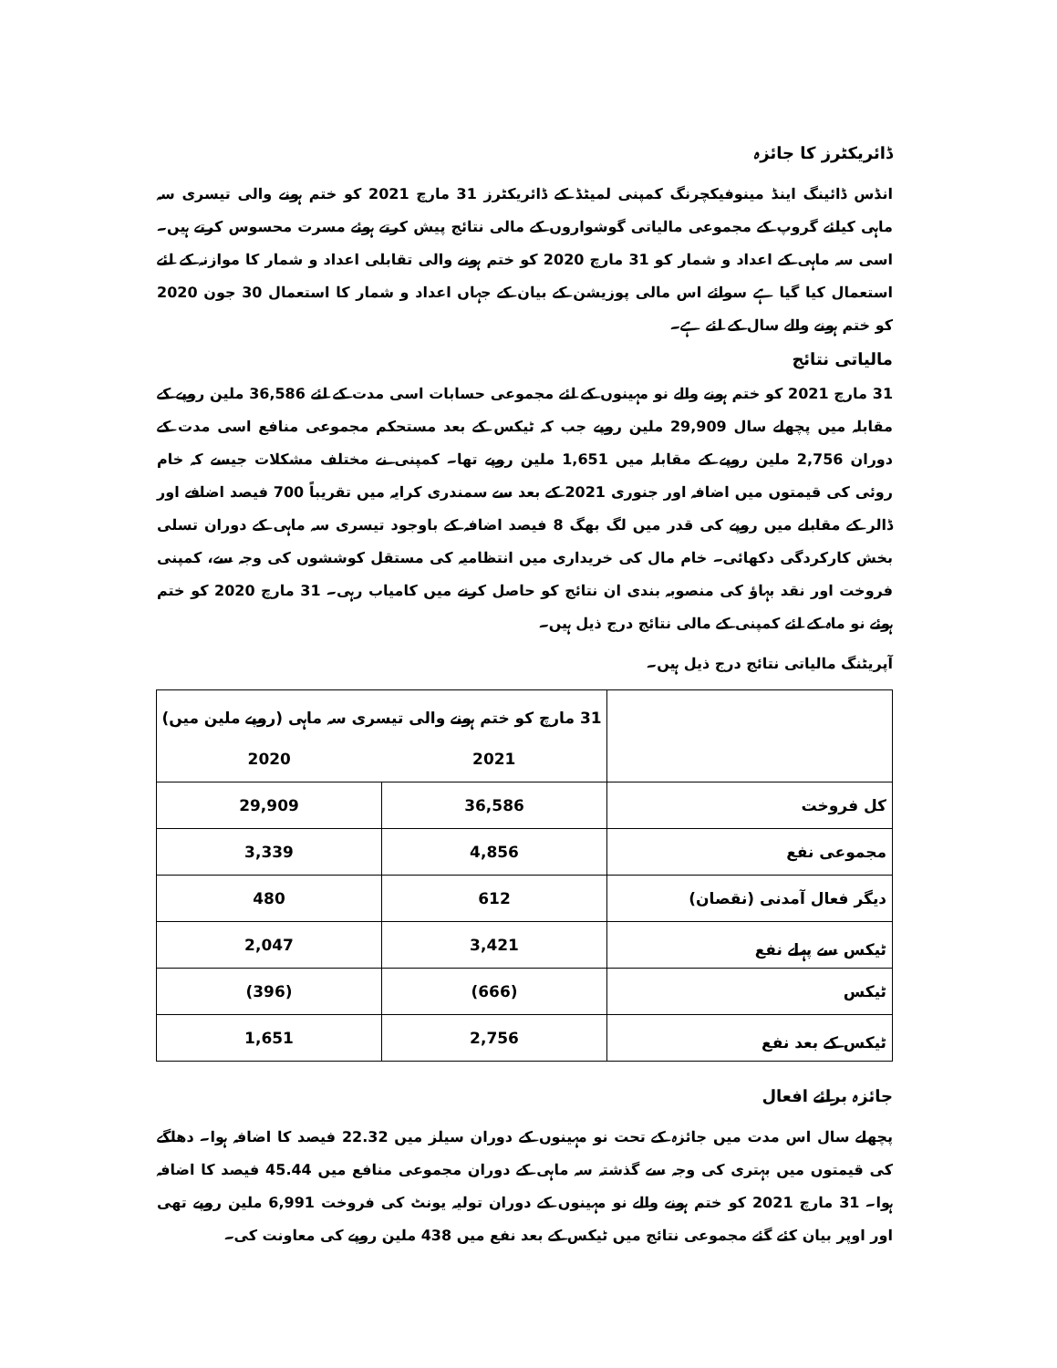ڈائریکٹرز کا جائزہ
انڈس ڈائینگ اینڈ مینوفیکچرنگ کمپنی لمیٹڈ کے ڈائریکٹرز 31 مارچ 2021 کو ختم ہونے والی تیسری سہ ماہی کیلئے گروپ کے مجموعی مالیاتی گوشواروں کے مالی نتائج پیش کرتے ہوئے مسرت محسوس کرتے ہیں۔ اسی سہ ماہی کے اعداد و شمار کو 31 مارچ 2020 کو ختم ہونے والی تقابلی اعداد و شمار کا موازنہ کے لئے استعمال کیا گیا ہے سوائے اس مالی پوزیشن کے بیان کے جہاں اعداد و شمار کا استعمال 30 جون 2020 کو ختم ہونے والے سال کے لئے ہے۔
مالیاتی نتائج
31 مارچ 2021 کو ختم ہونے والے نو مہینوں کے لئے مجموعی حسابات اسی مدت کے لئے 36,586 ملین روپے کے مقابلہ میں پچھلے سال 29,909 ملین روپے جب کہ ٹیکس کے بعد مستحکم مجموعی منافع اسی مدت کے دوران 2,756 ملین روپے کے مقابلہ میں 1,651 ملین روپے تھا۔ کمپنی نے مختلف مشکلات جیسے کہ خام روئی کی قیمتوں میں اضافہ اور جنوری 2021 کے بعد سے سمندری کرایہ میں تقریباً 700 فیصد اضافے اور ڈالر کے مقابلے میں روپے کی قدر میں لگ بھگ 8 فیصد اضافہ کے باوجود تیسری سہ ماہی کے دوران تسلی بخش کارکردگی دکھائی۔ خام مال کی خریداری میں انتظامیہ کی مستقل کوششوں کی وجہ سے، کمپنی فروخت اور نقد بہاؤ کی منصوبہ بندی ان نتائج کو حاصل کرنے میں کامیاب رہی۔ 31 مارچ 2020 کو ختم ہوئے نو ماہ کے لئے کمپنی کے مالی نتائج درج ذیل ہیں۔
آپریٹنگ مالیاتی نتائج درج ذیل ہیں۔
| | 31 مارچ کو ختم ہونے والی تیسری سہ ماہی (روپے ملین میں) | |
| | 2021 | 2020 |
| کل فروخت | 36,586 | 29,909 |
| مجموعی نفع | 4,856 | 3,339 |
| دیگر فعال آمدنی (نقصان) | 612 | 480 |
| ٹیکس سے پہلے نفع | 3,421 | 2,047 |
| ٹیکس | (666) | (396) |
| ٹیکس کے بعد نفع | 2,756 | 1,651 |
جائزہ برائے افعال
پچھلے سال اس مدت میں جائزہ کے تحت نو مہینوں کے دوران سیلز میں 22.32 فیصد کا اضافہ ہوا۔ دھاگے کی قیمتوں میں بہتری کی وجہ سے گذشتہ سہ ماہی کے دوران مجموعی منافع میں 45.44 فیصد کا اضافہ ہوا۔ 31 مارچ 2021 کو ختم ہونے والے نو مہینوں کے دوران تولیہ یونٹ کی فروخت 6,991 ملین روپے تھی اور اوپر بیان کئے گئے مجموعی نتائج میں ٹیکس کے بعد نفع میں 438 ملین روپے کی معاونت کی۔